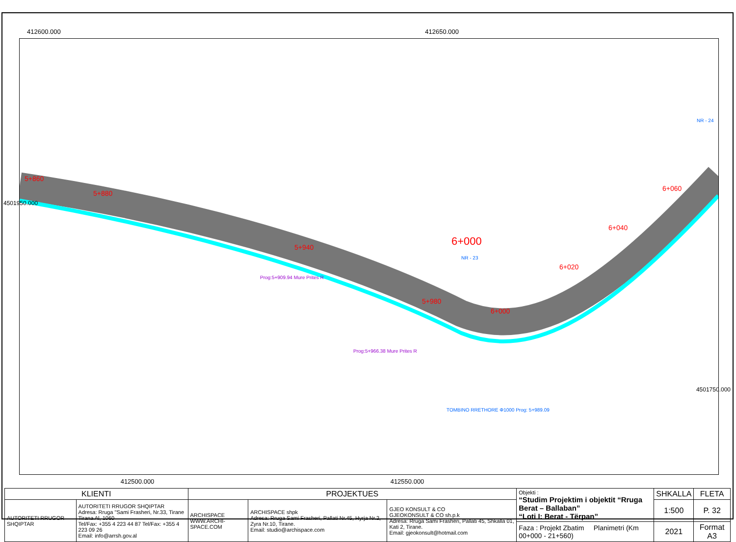412600.000 412650.000
5+860
5+880
5+940
5+980
6+000
6+020
6+040
6+060
6+000
Prog:5+909.94 Mure Prites R
Prog:5+966.38 Mure Prites R
TOMBINO RRETHORE Φ1000 Prog: 5+989.09
NR - 23
NR - 24
412500.000 412550.000
4501950.000
4501750.000
| KLIENTI | | PROJEKTUES | | | Objekti : “Studim Projektim i objektit “Rruga Berat – Ballaban” “Loti I: Berat - Tërpan” | SHKALLA | FLETA |
| AUTORITETI RRUGOR SHQIPTAR | AUTORITETI RRUGOR SHQIPTAR Adresa: Rruga "Sami Frasheri, Nr.33, Tirane Tirana Al, 1060 Tel/Fax: +355 4 223 44 87 Tel/Fax: +355 4 223 09 26 Email: info@arrsh.gov.al | ARCHISPACE WWW.ARCHI-SPACE.COM | ARCHISPACE shpk Adresa: Rruga Sami Frasheri, Pallati Nr.45, Hyrja Nr.2, Zyra Nr.10, Tirane. Email: studio@archispace.com | GJEO KONSULT & CO GJEOKONSULT & CO sh.p.k Adresa: Rruga Sami Frasheri, Pallati 45, Shkalla 01, Kati 2, Tirane. Email: gjeokonsult@hotmail.com | | 1:500 | P. 32 |
| | | | | | Faza : Projekt Zbatim Planimetri (Km 00+000 - 21+560) | 2021 | Format A3 |